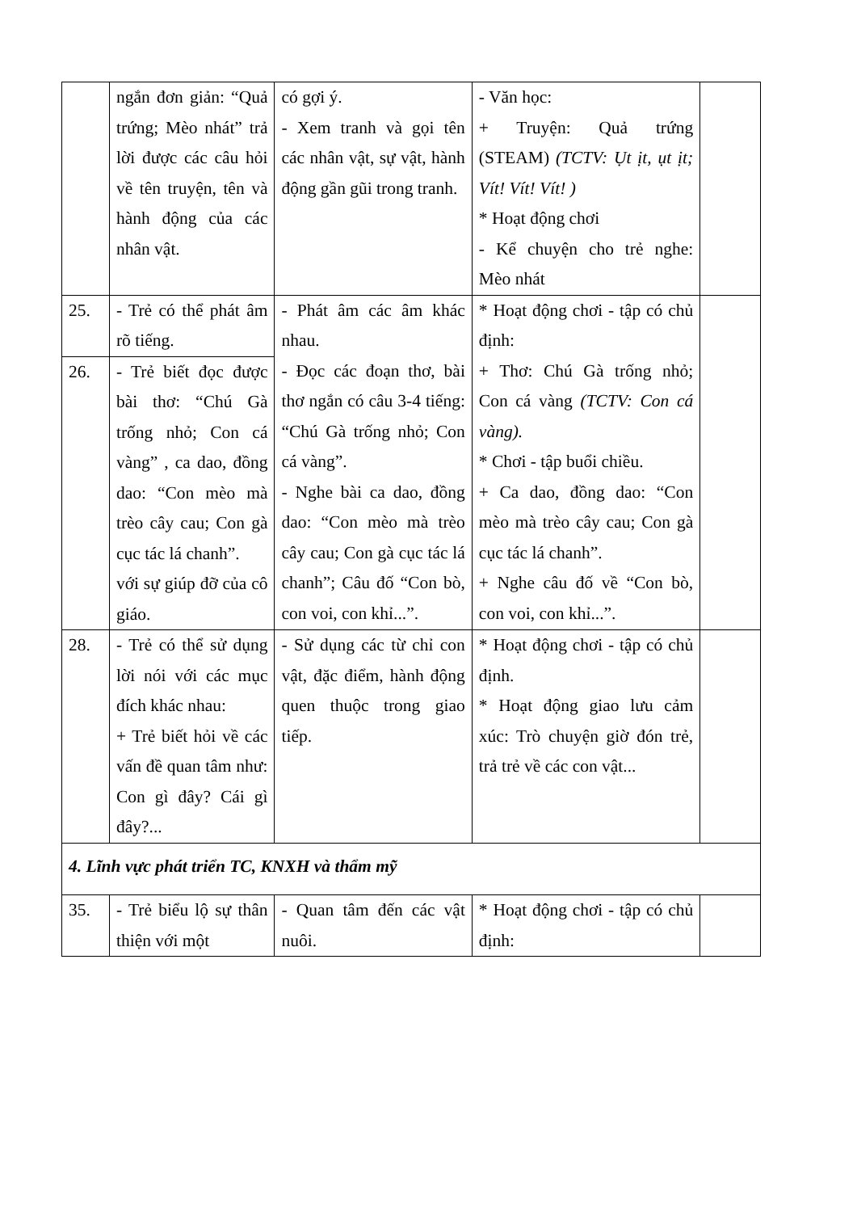| | ngắn đơn giản: “Quả trứng; Mèo nhát” trả lời được các câu hỏi về tên truyện, tên và hành động của các nhân vật. | có gợi ý. - Xem tranh và gọi tên các nhân vật, sự vật, hành động gần gũi trong tranh. | - Văn học: + Truyện: Quả trứng (STEAM) (TCTV: Ụt ịt, ụt ịt; Vít! Vít! Vít! ) * Hoạt động chơi - Kể chuyện cho trẻ nghe: Mèo nhát | |
| 25. | - Trẻ có thể phát âm rõ tiếng. | - Phát âm các âm khác nhau. - Đọc các đoạn thơ, bài thơ ngắn có câu 3-4 tiếng: “Chú Gà trống nhỏ; Con cá vàng”. - Nghe bài ca dao, đồng dao: “Con mèo mà trèo cây cau; Con gà cục tác lá chanh”; Câu đố “Con bò, con voi, con khỉ...”. | * Hoạt động chơi - tập có chủ định: + Thơ: Chú Gà trống nhỏ; Con cá vàng (TCTV: Con cá vàng). * Chơi - tập buổi chiều. + Ca dao, đồng dao: “Con mèo mà trèo cây cau; Con gà cục tác lá chanh”. + Nghe câu đố về “Con bò, con voi, con khỉ...”. | |
| 26. | - Trẻ biết đọc được bài thơ: “Chú Gà trống nhỏ; Con cá vàng” , ca dao, đồng dao: “Con mèo mà trèo cây cau; Con gà cục tác lá chanh”. với sự giúp đỡ của cô giáo. | | | |
| 28. | - Trẻ có thể sử dụng lời nói với các mục đích khác nhau: + Trẻ biết hỏi về các vấn đề quan tâm như: Con gì đây? Cái gì đây?... | - Sử dụng các từ chỉ con vật, đặc điểm, hành động quen thuộc trong giao tiếp. | * Hoạt động chơi - tập có chủ định. * Hoạt động giao lưu cảm xúc: Trò chuyện giờ đón trẻ, trả trẻ về các con vật... | |
| 4. Lĩnh vực phát triển TC, KNXH và thẩm mỹ | | | | |
| 35. | - Trẻ biểu lộ sự thân thiện với một | - Quan tâm đến các vật nuôi. | * Hoạt động chơi - tập có chủ định: | |